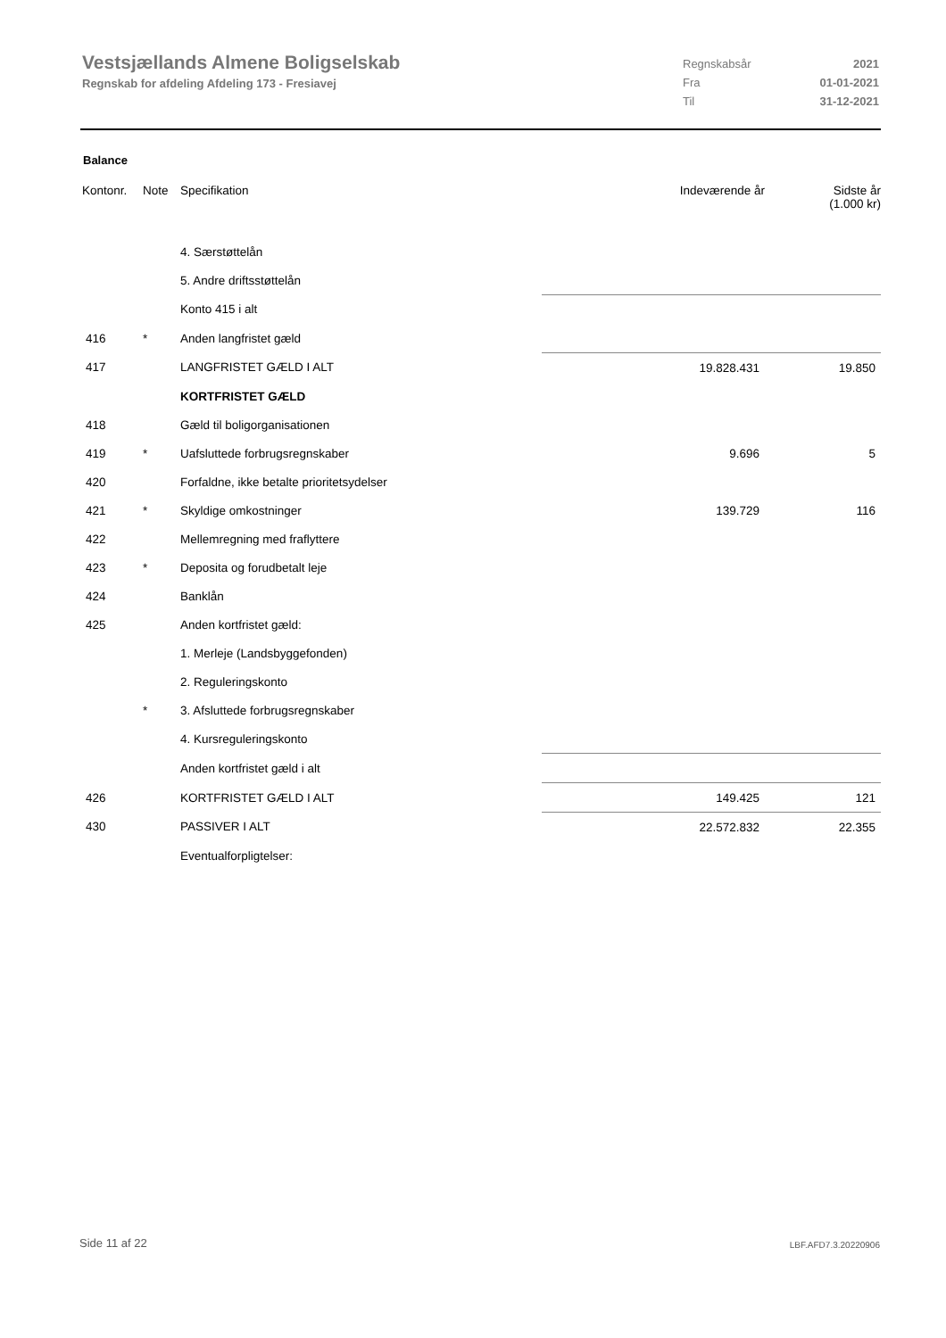Vestsjællands Almene Boligselskab
Regnskab for afdeling Afdeling 173 - Fresiavej
Regnskabsår 2021
Fra 01-01-2021
Til 31-12-2021
Balance
| Kontonr. | Note | Specifikation | Indeværende år | Sidste år (1.000 kr) |
| --- | --- | --- | --- | --- |
| | | 4. Særstøttelån | | |
| | | 5. Andre driftsstøttelån | | |
| | | Konto 415 i alt | | |
| 416 | * | Anden langfristet gæld | | |
| 417 | | LANGFRISTET GÆLD I ALT | 19.828.431 | 19.850 |
| | | KORTFRISTET GÆLD | | |
| 418 | | Gæld til boligorganisationen | | |
| 419 | * | Uafsluttede forbrugsregnskaber | 9.696 | 5 |
| 420 | | Forfaldne, ikke betalte prioritetsydelser | | |
| 421 | * | Skyldige omkostninger | 139.729 | 116 |
| 422 | | Mellemregning med fraflyttere | | |
| 423 | * | Deposita og forudbetalt leje | | |
| 424 | | Banklån | | |
| 425 | | Anden kortfristet gæld: | | |
| | | 1. Merleje (Landsbyggefonden) | | |
| | | 2. Reguleringskonto | | |
| | * | 3. Afsluttede forbrugsregnskaber | | |
| | | 4. Kursreguleringskonto | | |
| | | Anden kortfristet gæld i alt | | |
| 426 | | KORTFRISTET GÆLD I ALT | 149.425 | 121 |
| 430 | | PASSIVER I ALT | 22.572.832 | 22.355 |
| | | Eventualforpligtelser: | | |
Side 11 af 22 LBF.AFD7.3.20220906